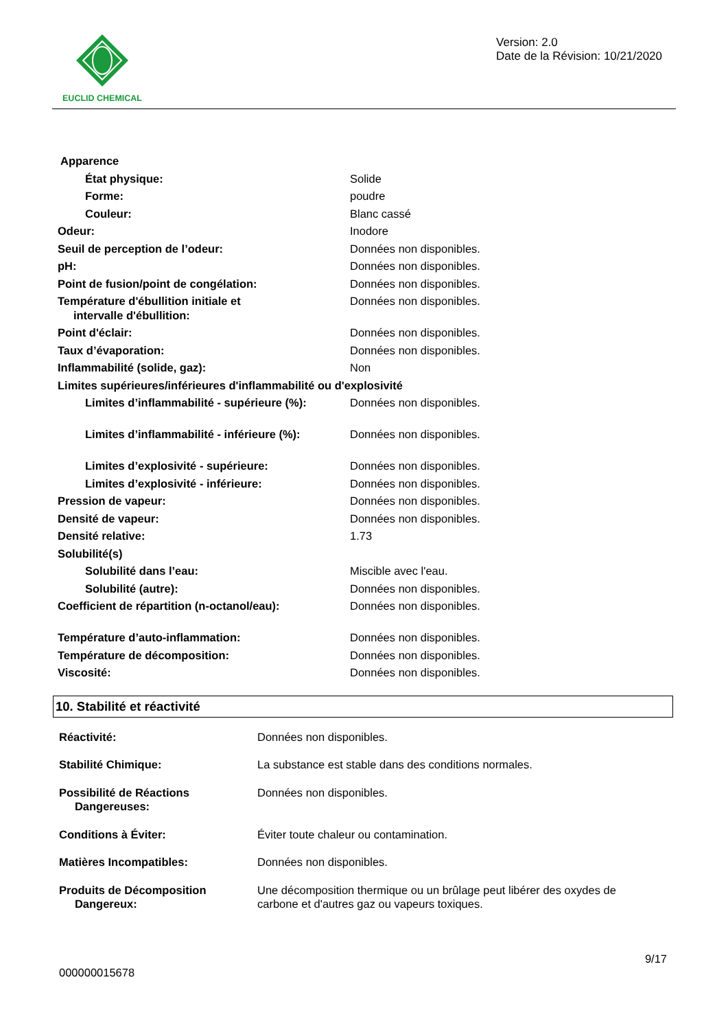EUCLID CHEMICAL
Version: 2.0
Date de la Révision: 10/21/2020
| Apparence | |
| État physique: | Solide |
| Forme: | poudre |
| Couleur: | Blanc cassé |
| Odeur: | Inodore |
| Seuil de perception de l’odeur: | Données non disponibles. |
| pH: | Données non disponibles. |
| Point de fusion/point de congélation: | Données non disponibles. |
| Température d'ébullition initiale et intervalle d'ébullition: | Données non disponibles. |
| Point d'éclair: | Données non disponibles. |
| Taux d’évaporation: | Données non disponibles. |
| Inflammabilité (solide, gaz): | Non |
| Limites supérieures/inférieures d'inflammabilité ou d'explosivité | |
| Limites d’inflammabilité - supérieure (%): | Données non disponibles. |
| Limites d’inflammabilité - inférieure (%): | Données non disponibles. |
| Limites d’explosivité - supérieure: | Données non disponibles. |
| Limites d’explosivité - inférieure: | Données non disponibles. |
| Pression de vapeur: | Données non disponibles. |
| Densité de vapeur: | Données non disponibles. |
| Densité relative: | 1.73 |
| Solubilité(s) | |
| Solubilité dans l’eau: | Miscible avec l'eau. |
| Solubilité (autre): | Données non disponibles. |
| Coefficient de répartition (n-octanol/eau): | Données non disponibles. |
| Température d’auto-inflammation: | Données non disponibles. |
| Température de décomposition: | Données non disponibles. |
| Viscosité: | Données non disponibles. |
10. Stabilité et réactivité
| Réactivité: | Données non disponibles. |
| Stabilité Chimique: | La substance est stable dans des conditions normales. |
| Possibilité de Réactions Dangereuses: | Données non disponibles. |
| Conditions à Éviter: | Éviter toute chaleur ou contamination. |
| Matières Incompatibles: | Données non disponibles. |
| Produits de Décomposition Dangereux: | Une décomposition thermique ou un brûlage peut libérer des oxydes de carbone et d'autres gaz ou vapeurs toxiques. |
000000015678
9/17